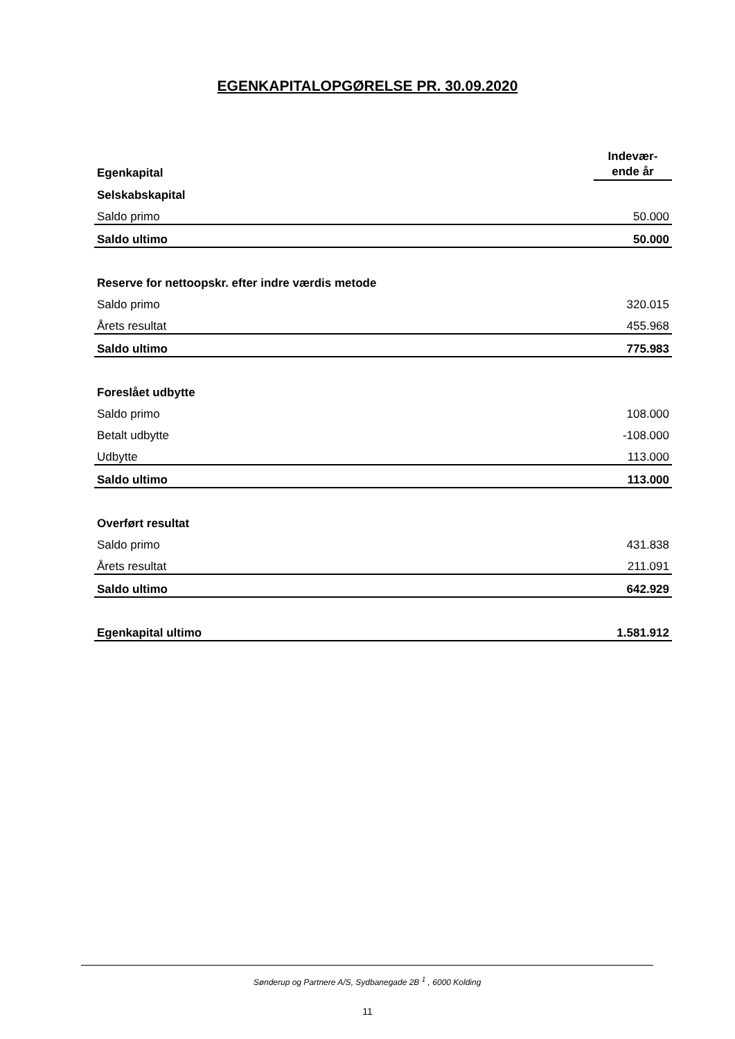EGENKAPITALOPGØRELSE PR. 30.09.2020
| Egenkapital | Indevær- ende år |
| Selskabskapital | |
| Saldo primo | 50.000 |
| Saldo ultimo | 50.000 |
| Reserve for nettoopskr. efter indre værdis metode | |
| Saldo primo | 320.015 |
| Årets resultat | 455.968 |
| Saldo ultimo | 775.983 |
| Foreslået udbytte | |
| Saldo primo | 108.000 |
| Betalt udbytte | -108.000 |
| Udbytte | 113.000 |
| Saldo ultimo | 113.000 |
| Overført resultat | |
| Saldo primo | 431.838 |
| Årets resultat | 211.091 |
| Saldo ultimo | 642.929 |
| Egenkapital ultimo | 1.581.912 |
Sønderup og Partnere A/S, Sydbanegade 2B <sup>1</sup> , 6000 Kolding
11